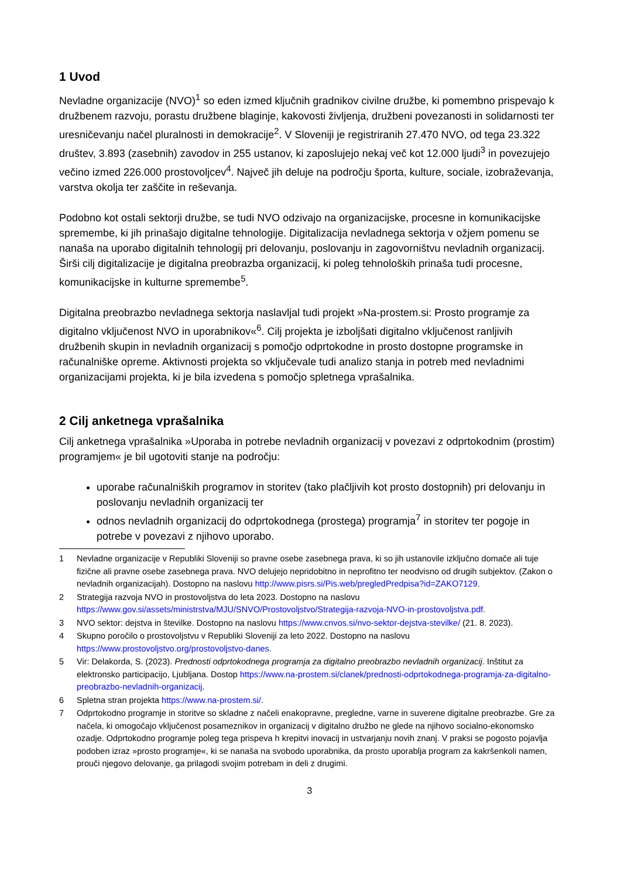1 Uvod
Nevladne organizacije (NVO)<sup>1</sup> so eden izmed ključnih gradnikov civilne družbe, ki pomembno prispevajo k družbenem razvoju, porastu družbene blaginje, kakovosti življenja, družbeni povezanosti in solidarnosti ter uresničevanju načel pluralnosti in demokracije<sup>2</sup>. V Sloveniji je registriranih 27.470 NVO, od tega 23.322 društev, 3.893 (zasebnih) zavodov in 255 ustanov, ki zaposlujejo nekaj več kot 12.000 ljudi<sup>3</sup> in povezujejo večino izmed 226.000 prostovoljcev<sup>4</sup>. Največ jih deluje na področju športa, kulture, sociale, izobraževanja, varstva okolja ter zaščite in reševanja.
Podobno kot ostali sektorji družbe, se tudi NVO odzivajo na organizacijske, procesne in komunikacijske spremembe, ki jih prinašajo digitalne tehnologije. Digitalizacija nevladnega sektorja v ožjem pomenu se nanaša na uporabo digitalnih tehnologij pri delovanju, poslovanju in zagovorništvu nevladnih organizacij. Širši cilj digitalizacije je digitalna preobrazba organizacij, ki poleg tehnoloških prinaša tudi procesne, komunikacijske in kulturne spremembe<sup>5</sup>.
Digitalna preobrazbo nevladnega sektorja naslavljal tudi projekt »Na-prostem.si: Prosto programje za digitalno vključenost NVO in uporabnikov«<sup>6</sup>. Cilj projekta je izboljšati digitalno vključenost ranljivih družbenih skupin in nevladnih organizacij s pomočjo odprtokodne in prosto dostopne programske in računalniške opreme. Aktivnosti projekta so vključevale tudi analizo stanja in potreb med nevladnimi organizacijami projekta, ki je bila izvedena s pomočjo spletnega vprašalnika.
2 Cilj anketnega vprašalnika
Cilj anketnega vprašalnika »Uporaba in potrebe nevladnih organizacij v povezavi z odprtokodnim (prostim) programjem« je bil ugotoviti stanje na področju:
uporabe računalniških programov in storitev (tako plačljivih kot prosto dostopnih) pri delovanju in poslovanju nevladnih organizacij ter
odnos nevladnih organizacij do odprtokodnega (prostega) programja<sup>7</sup> in storitev ter pogoje in potrebe v povezavi z njihovo uporabo.
1 Nevladne organizacije v Republiki Sloveniji so pravne osebe zasebnega prava, ki so jih ustanovile izključno domače ali tuje fizične ali pravne osebe zasebnega prava. NVO delujejo nepridobitno in neprofitno ter neodvisno od drugih subjektov. (Zakon o nevladnih organizacijah). Dostopno na naslovu http://www.pisrs.si/Pis.web/pregledPredpisa?id=ZAKO7129.
2 Strategija razvoja NVO in prostovoljstva do leta 2023. Dostopno na naslovu https://www.gov.si/assets/ministrstva/MJU/SNVO/Prostovoljstvo/Strategija-razvoja-NVO-in-prostovoljstva.pdf.
3 NVO sektor: dejstva in številke. Dostopno na naslovu https://www.cnvos.si/nvo-sektor-dejstva-stevilke/ (21. 8. 2023).
4 Skupno poročilo o prostovoljstvu v Republiki Sloveniji za leto 2022. Dostopno na naslovu https://www.prostovoljstvo.org/prostovoljstvo-danes.
5 Vir: Delakorda, S. (2023). Prednosti odprtokodnega programja za digitalno preobrazbo nevladnih organizacij. Inštitut za elektronsko participacijo, Ljubljana. Dostop https://www.na-prostem.si/clanek/prednosti-odprtokodnega-programja-za-digitalno-preobrazbo-nevladnih-organizacij.
6 Spletna stran projekta https://www.na-prostem.si/.
7 Odprtokodno programje in storitve so skladne z načeli enakopravne, pregledne, varne in suverene digitalne preobrazbe. Gre za načela, ki omogočajo vključenost posameznikov in organizacij v digitalno družbo ne glede na njihovo socialno-ekonomsko ozadje. Odprtokodno programje poleg tega prispeva h krepitvi inovacij in ustvarjanju novih znanj. V praksi se pogosto pojavlja podoben izraz »prosto programje«, ki se nanaša na svobodo uporabnika, da prosto uporablja program za kakršenkoli namen, prouči njegovo delovanje, ga prilagodi svojim potrebam in deli z drugimi.
3